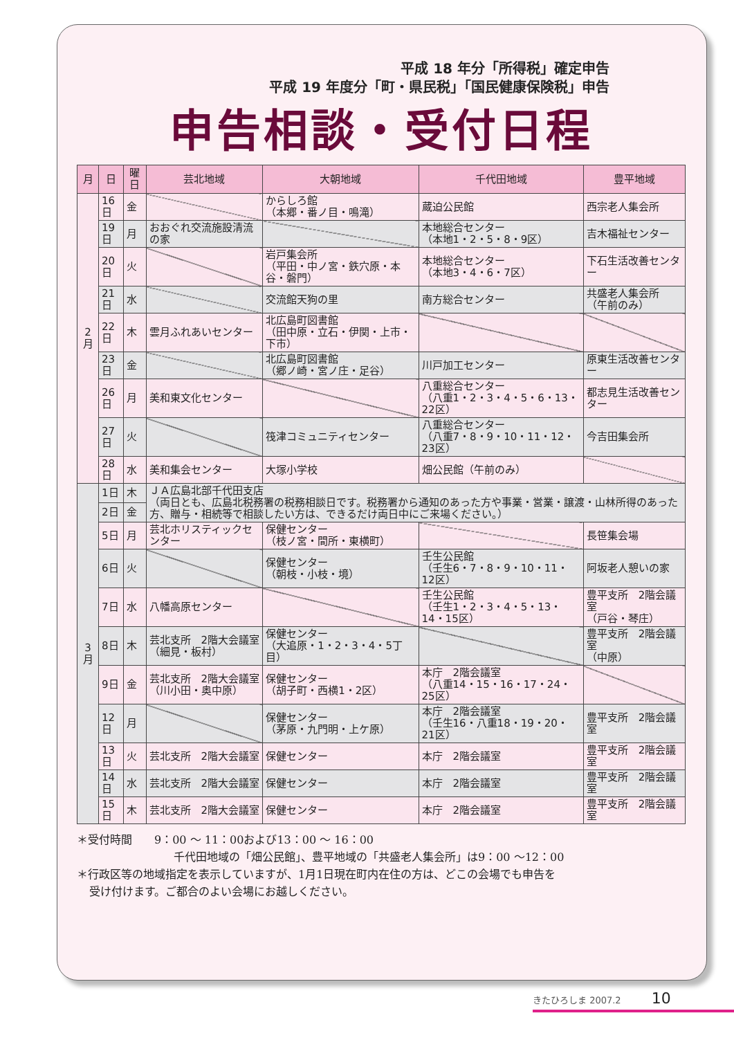平成 18 年分「所得税」確定申告
平成 19 年度分「町・県民税」「国民健康保険税」申告
申告相談・受付日程
| 月 | 日 | 曜日 | 芸北地域 | 大朝地域 | 千代田地域 | 豊平地域 |
| --- | --- | --- | --- | --- | --- | --- |
| 2 月 | 16日 | 金 | | からしろ館 （本郷・番ノ目・鳴滝） | 蔵迫公民館 | 西宗老人集会所 |
| | 19日 | 月 | おおぐれ交流施設清流の家 | | 本地総合センター （本地1・2・5・8・9区） | 吉木福祉センター |
| | 20日 | 火 | | 岩戸集会所 （平田・中ノ宮・鉄穴原・本谷・磐門） | 本地総合センター （本地3・4・6・7区） | 下石生活改善センター |
| | 21日 | 水 | | 交流館天狗の里 | 南方総合センター | 共盛老人集会所 （午前のみ） |
| | 22日 | 木 | 雲月ふれあいセンター | 北広島町図書館 （田中原・立石・伊関・上市・下市） | | |
| | 23日 | 金 | | 北広島町図書館 （郷ノ崎・宮ノ庄・足谷） | 川戸加工センター | 原東生活改善センター |
| | 26日 | 月 | 美和東文化センター | | 八重総合センター （八重1・2・3・4・5・6・13・22区） | 都志見生活改善センター |
| | 27日 | 火 | | 筏津コミュニティセンター | 八重総合センター （八重7・8・9・10・11・12・23区） | 今吉田集会所 |
| | 28日 | 水 | 美和集会センター | 大塚小学校 | 畑公民館（午前のみ） | |
| 3 月 | 1日 | 木 | ＪＡ広島北部千代田支店 （両日とも、広島北税務署の税務相談日です。税務署から通知のあった方や事業・営業・譲渡・山林所得のあった方、贈与・相続等で相談したい方は、できるだけ両日中にご来場ください。） | | | |
| | 2日 | 金 | | | | |
| | 5日 | 月 | 芸北ホリスティックセンター | 保健センター （枝ノ宮・間所・東横町） | | 長笹集会場 |
| | 6日 | 火 | | 保健センター （朝枝・小枝・境） | 壬生公民館 （壬生6・7・8・9・10・11・12区） | 阿坂老人憩いの家 |
| | 7日 | 水 | 八幡高原センター | | 壬生公民館 （壬生1・2・3・4・5・13・14・15区） | 豊平支所 2階会議室 （戸谷・琴庄） |
| | 8日 | 木 | 芸北支所 2階大会議室 （細見・板村） | 保健センター （大追原・1・2・3・4・5丁目） | | 豊平支所 2階会議室 （中原） |
| | 9日 | 金 | 芸北支所 2階大会議室 （川小田・奥中原） | 保健センター （胡子町・西横1・2区） | 本庁 2階会議室 （八重14・15・16・17・24・25区） | |
| | 12日 | 月 | | 保健センター （茅原・九門明・上ケ原） | 本庁 2階会議室 （壬生16・八重18・19・20・21区） | 豊平支所 2階会議室 |
| | 13日 | 火 | 芸北支所 2階大会議室 | 保健センター | 本庁 2階会議室 | 豊平支所 2階会議室 |
| | 14日 | 水 | 芸北支所 2階大会議室 | 保健センター | 本庁 2階会議室 | 豊平支所 2階会議室 |
| | 15日 | 木 | 芸北支所 2階大会議室 | 保健センター | 本庁 2階会議室 | 豊平支所 2階会議室 |
＊受付時間　　9：00 ～ 11：00および13：00 ～ 16：00
千代田地域の「畑公民館」、豊平地域の「共盛老人集会所」は9：00 ～12：00
＊行政区等の地域指定を表示していますが、1月1日現在町内在住の方は、どこの会場でも申告を
受け付けます。ご都合のよい会場にお越しください。
きたひろしま 2007.2 10